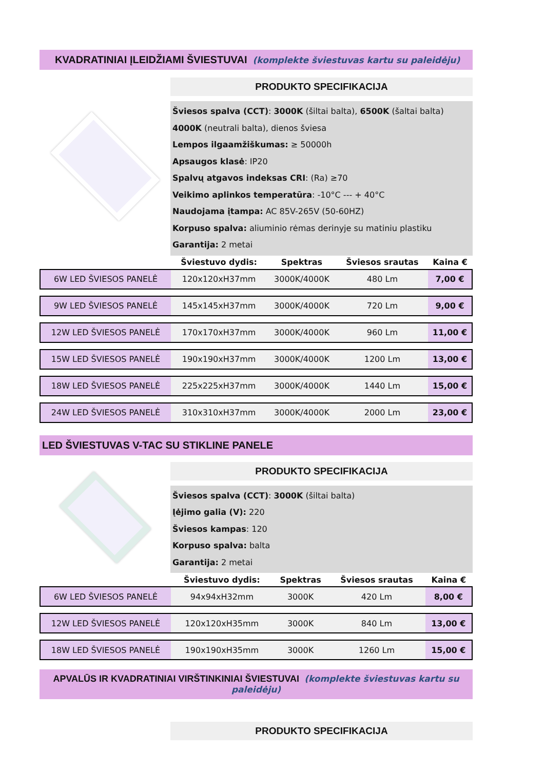KVADRATINIAI ĮLEIDŽIAMI ŠVIESTUVAI (komplekte šviestuvas kartu su paleidėju)
PRODUKTO SPECIFIKACIJA
Šviesos spalva (CCT): 3000K (šiltai balta), 6500K (šaltai balta)
4000K (neutrali balta), dienos šviesa
Lempos ilgaamžiškumas: ≥ 50000h
Apsaugos klasė: IP20
Spalvų atgavos indeksas CRI: (Ra) ≥70
Veikimo aplinkos temperatūra: -10°C --- + 40°C
Naudojama įtampa: AC 85V-265V (50-60HZ)
Korpuso spalva: aliuminio rėmas derinyje su matiniu plastiku
Garantija: 2 metai
| | Šviestuvo dydis: | Spektras | Šviesos srautas | Kaina € |
| --- | --- | --- | --- | --- |
| 6W LED ŠVIESOS PANELĖ | 120x120xH37mm | 3000K/4000K | 480 Lm | 7,00 € |
| 9W LED ŠVIESOS PANELĖ | 145x145xH37mm | 3000K/4000K | 720 Lm | 9,00 € |
| 12W LED ŠVIESOS PANELĖ | 170x170xH37mm | 3000K/4000K | 960 Lm | 11,00 € |
| 15W LED ŠVIESOS PANELĖ | 190x190xH37mm | 3000K/4000K | 1200 Lm | 13,00 € |
| 18W LED ŠVIESOS PANELĖ | 225x225xH37mm | 3000K/4000K | 1440 Lm | 15,00 € |
| 24W LED ŠVIESOS PANELĖ | 310x310xH37mm | 3000K/4000K | 2000 Lm | 23,00 € |
LED ŠVIESTUVAS V-TAC SU STIKLINE PANELE
PRODUKTO SPECIFIKACIJA
Šviesos spalva (CCT): 3000K (šiltai balta)
Įėjimo galia (V): 220
Šviesos kampas: 120
Korpuso spalva: balta
Garantija: 2 metai
| | Šviestuvo dydis: | Spektras | Šviesos srautas | Kaina € |
| --- | --- | --- | --- | --- |
| 6W LED ŠVIESOS PANELĖ | 94x94xH32mm | 3000K | 420 Lm | 8,00 € |
| 12W LED ŠVIESOS PANELĖ | 120x120xH35mm | 3000K | 840 Lm | 13,00 € |
| 18W LED ŠVIESOS PANELĖ | 190x190xH35mm | 3000K | 1260 Lm | 15,00 € |
APVALŪS IR KVADRATINIAI VIRŠTINKINIAI ŠVIESTUVAI (komplekte šviestuvas kartu su paleidėju)
PRODUKTO SPECIFIKACIJA